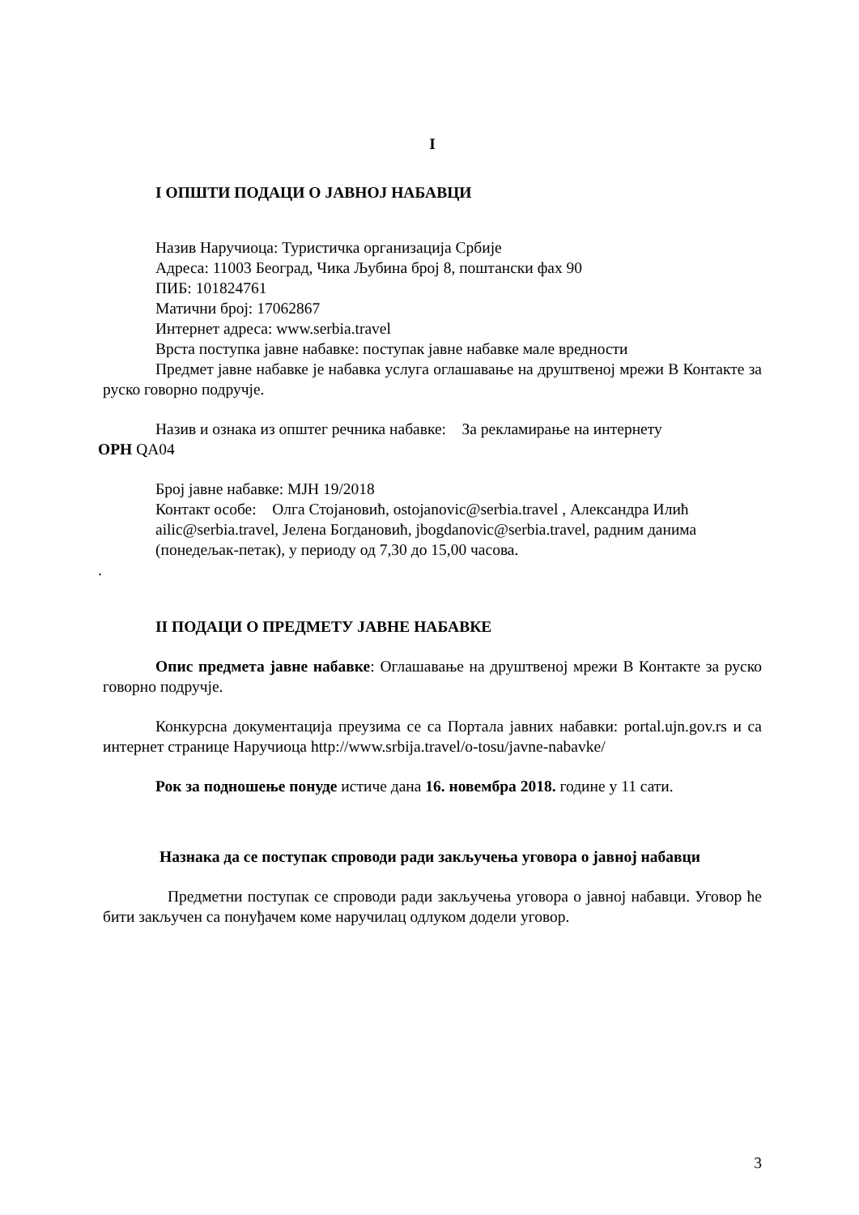I
I ОПШТИ ПОДАЦИ О ЈАВНОЈ НАБАВЦИ
Назив Наручиоца: Туристичка организација Србије
Адреса: 11003 Београд, Чика Љубина број 8, поштански фах 90
ПИБ: 101824761
Матични број: 17062867
Интернет адреса: www.serbia.travel
Врста поступка јавне набавке: поступак јавне набавке мале вредности
Предмет јавне набавке је набавка услуга оглашавање на друштвеној мрежи В Контакте за руско говорно подручје.
Назив и ознака из општег речника набавке: За рекламирање на интернету
ОРН QA04
Број јавне набавке: МЈН 19/2018
Контакт особе: Олга Стојановић, ostojanovic@serbia.travel , Александра Илић ailic@serbia.travel, Јелена Богдановић, jbogdanovic@serbia.travel, радним данима (понедељак-петак), у периоду од 7,30 до 15,00 часова.
.
II ПОДАЦИ О ПРЕДМЕТУ ЈАВНЕ НАБАВКЕ
Опис предмета јавне набавке: Оглашавање на друштвеној мрежи В Контакте за руско говорно подручје.
Конкурсна документација преузима се са Портала јавних набавки: portal.ujn.gov.rs и са интернет странице Наручиоца http://www.srbija.travel/o-tosu/javne-nabavke/
Рок за подношење понуде истиче дана 16. новембра 2018. године у 11 сати.
Назнака да се поступак спроводи ради закључења уговора о јавној набавци
Предметни поступак се спроводи ради закључења уговора о јавној набавци. Уговор ће бити закључен са понуђачем коме наручилац одлуком додели уговор.
3